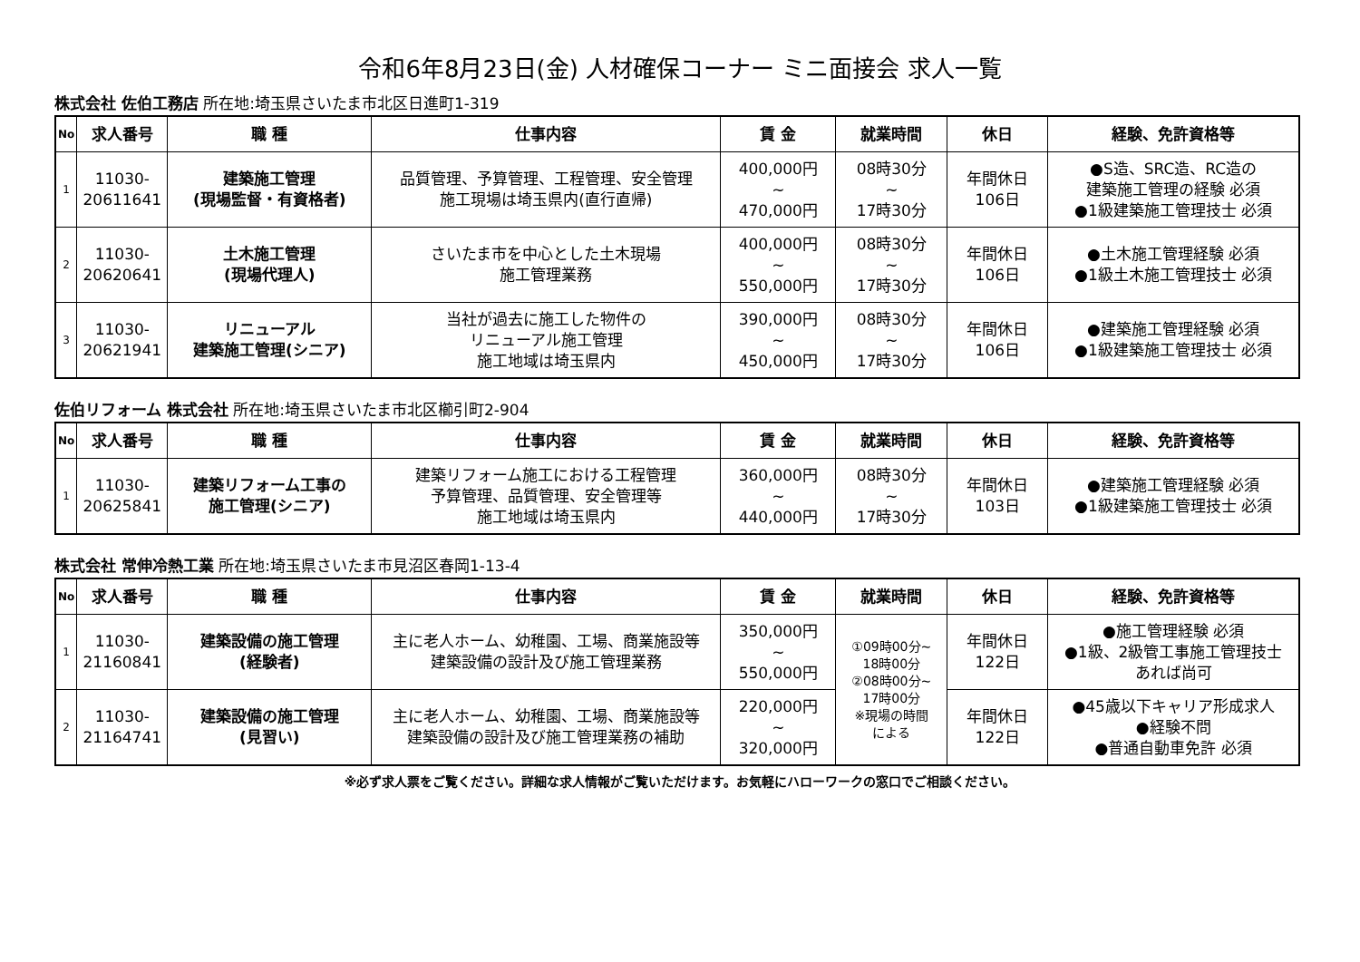令和6年8月23日(金) 人材確保コーナー ミニ面接会 求人一覧
株式会社 佐伯工務店 所在地:埼玉県さいたま市北区日進町1-319
| No | 求人番号 | 職 種 | 仕事内容 | 賃 金 | 就業時間 | 休日 | 経験、免許資格等 |
| --- | --- | --- | --- | --- | --- | --- | --- |
| 1 | 11030- 20611641 | 建築施工管理 (現場監督・有資格者) | 品質管理、予算管理、工程管理、安全管理 施工現場は埼玉県内(直行直帰) | 400,000円 ~ 470,000円 | 08時30分 ~ 17時30分 | 年間休日 106日 | ●S造、SRC造、RC造の 建築施工管理の経験 必須 ●1級建築施工管理技士 必須 |
| 2 | 11030- 20620641 | 土木施工管理 (現場代理人) | さいたま市を中心とした土木現場 施工管理業務 | 400,000円 ~ 550,000円 | 08時30分 ~ 17時30分 | 年間休日 106日 | ●土木施工管理経験 必須 ●1級土木施工管理技士 必須 |
| 3 | 11030- 20621941 | リニューアル 建築施工管理(シニア) | 当社が過去に施工した物件の リニューアル施工管理 施工地域は埼玉県内 | 390,000円 ~ 450,000円 | 08時30分 ~ 17時30分 | 年間休日 106日 | ●建築施工管理経験 必須 ●1級建築施工管理技士 必須 |
佐伯リフォーム 株式会社 所在地:埼玉県さいたま市北区櫛引町2-904
| No | 求人番号 | 職 種 | 仕事内容 | 賃 金 | 就業時間 | 休日 | 経験、免許資格等 |
| --- | --- | --- | --- | --- | --- | --- | --- |
| 1 | 11030- 20625841 | 建築リフォーム工事の 施工管理(シニア) | 建築リフォーム施工における工程管理 予算管理、品質管理、安全管理等 施工地域は埼玉県内 | 360,000円 ~ 440,000円 | 08時30分 ~ 17時30分 | 年間休日 103日 | ●建築施工管理経験 必須 ●1級建築施工管理技士 必須 |
株式会社 常伸冷熱工業 所在地:埼玉県さいたま市見沼区春岡1-13-4
| No | 求人番号 | 職 種 | 仕事内容 | 賃 金 | 就業時間 | 休日 | 経験、免許資格等 |
| --- | --- | --- | --- | --- | --- | --- | --- |
| 1 | 11030- 21160841 | 建築設備の施工管理 (経験者) | 主に老人ホーム、幼稚園、工場、商業施設等 建築設備の設計及び施工管理業務 | 350,000円 ~ 550,000円 | ①09時00分~ 18時00分 ②08時00分~ 17時00分 ※現場の時間 による | 年間休日 122日 | ●施工管理経験 必須 ●1級、2級管工事施工管理技士 あれば尚可 |
| 2 | 11030- 21164741 | 建築設備の施工管理 (見習い) | 主に老人ホーム、幼稚園、工場、商業施設等 建築設備の設計及び施工管理業務の補助 | 220,000円 ~ 320,000円 | | 年間休日 122日 | ●45歳以下キャリア形成求人 ●経験不問 ●普通自動車免許 必須 |
※必ず求人票をご覧ください。詳細な求人情報がご覧いただけます。お気軽にハローワークの窓口でご相談ください。